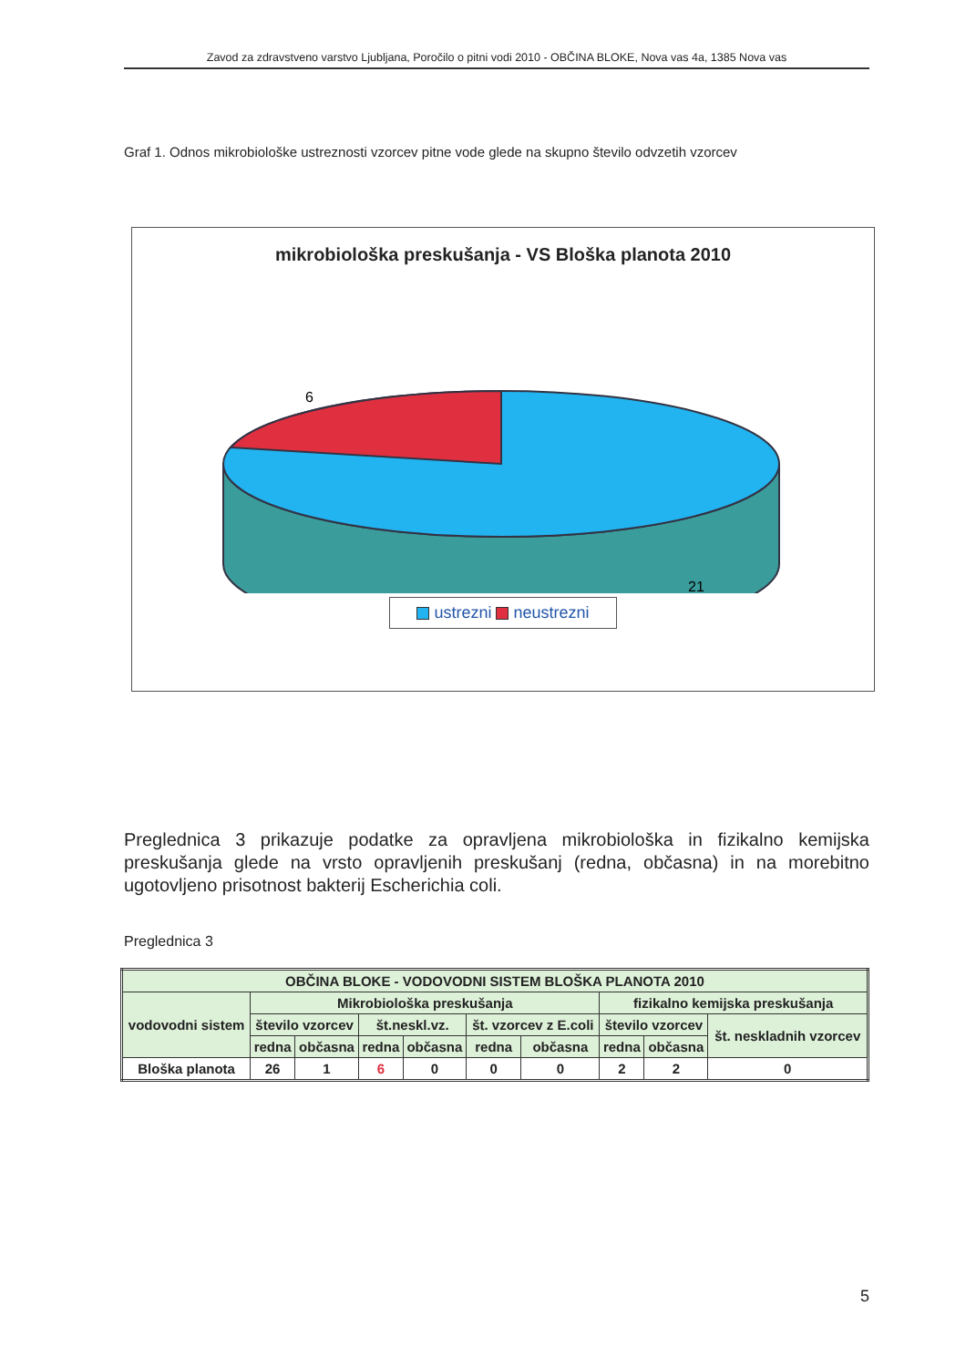Zavod za zdravstveno varstvo Ljubljana, Poročilo o pitni vodi 2010 - OBČINA BLOKE, Nova vas 4a, 1385 Nova vas
Graf 1. Odnos mikrobiološke ustreznosti vzorcev pitne vode glede na skupno število odvzetih vzorcev
mikrobiološka preskušanja - VS Bloška planota 2010
6
21
ustrezni neustrezni
Preglednica 3 prikazuje podatke za opravljena mikrobiološka in fizikalno kemijska preskušanja glede na vrsto opravljenih preskušanj (redna, občasna) in na morebitno ugotovljeno prisotnost bakterij Escherichia coli.
Preglednica 3
| OBČINA BLOKE - VODOVODNI SISTEM BLOŠKA PLANOTA 2010 | | | | | | | | | |
| --- | --- | --- | --- | --- | --- | --- | --- | --- | --- |
| vodovodni sistem | Mikrobiološka preskušanja | | | | | | fizikalno kemijska preskušanja | | |
| | število vzorcev | | št.neskl.vz. | | št. vzorcev z E.coli | | število vzorcev | | št. neskladnih vzorcev |
| | redna | občasna | redna | občasna | redna | občasna | redna | občasna | |
| Bloška planota | 26 | 1 | 6 | 0 | 0 | 0 | 2 | 2 | 0 |
5